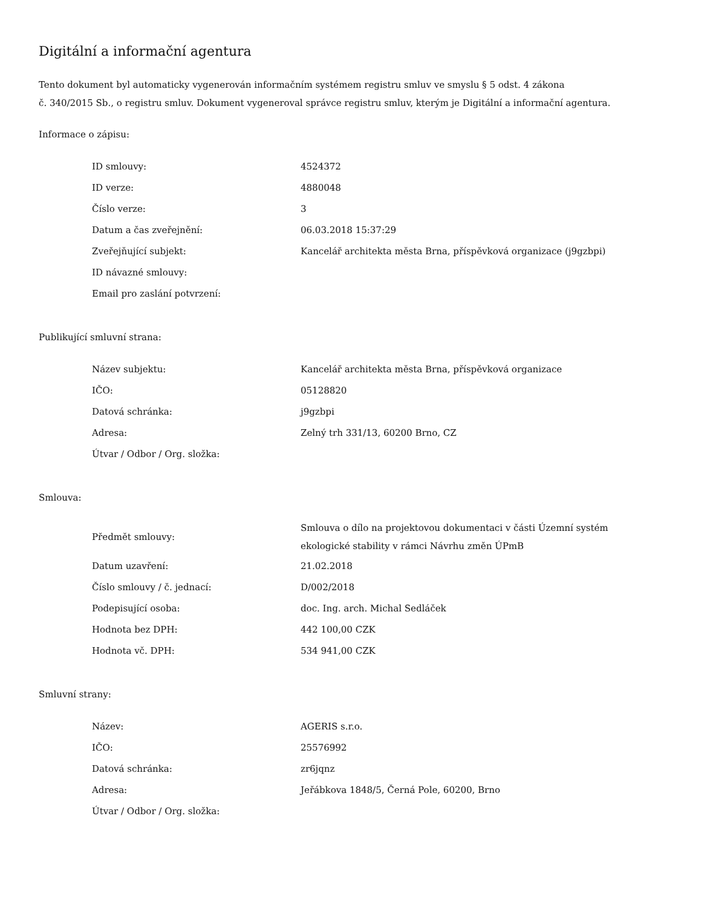Digitální a informační agentura
Tento dokument byl automaticky vygenerován informačním systémem registru smluv ve smyslu § 5 odst. 4 zákona
č. 340/2015 Sb., o registru smluv. Dokument vygeneroval správce registru smluv, kterým je Digitální a informační agentura.
Informace o zápisu:
| ID smlouvy: | 4524372 |
| ID verze: | 4880048 |
| Číslo verze: | 3 |
| Datum a čas zveřejnění: | 06.03.2018 15:37:29 |
| Zveřejňující subjekt: | Kancelář architekta města Brna, příspěvková organizace (j9gzbpi) |
| ID návazné smlouvy: | |
| Email pro zaslání potvrzení: | |
Publikující smluvní strana:
| Název subjektu: | Kancelář architekta města Brna, příspěvková organizace |
| IČO: | 05128820 |
| Datová schránka: | j9gzbpi |
| Adresa: | Zelný trh 331/13, 60200 Brno, CZ |
| Útvar / Odbor / Org. složka: | |
Smlouva:
| Předmět smlouvy: | Smlouva o dílo na projektovou dokumentaci v části Územní systém ekologické stability v rámci Návrhu změn ÚPmB |
| Datum uzavření: | 21.02.2018 |
| Číslo smlouvy / č. jednací: | D/002/2018 |
| Podepisující osoba: | doc. Ing. arch. Michal Sedláček |
| Hodnota bez DPH: | 442 100,00 CZK |
| Hodnota vč. DPH: | 534 941,00 CZK |
Smluvní strany:
| Název: | AGERIS s.r.o. |
| IČO: | 25576992 |
| Datová schránka: | zr6jqnz |
| Adresa: | Jeřábkova 1848/5, Černá Pole, 60200, Brno |
| Útvar / Odbor / Org. složka: | |